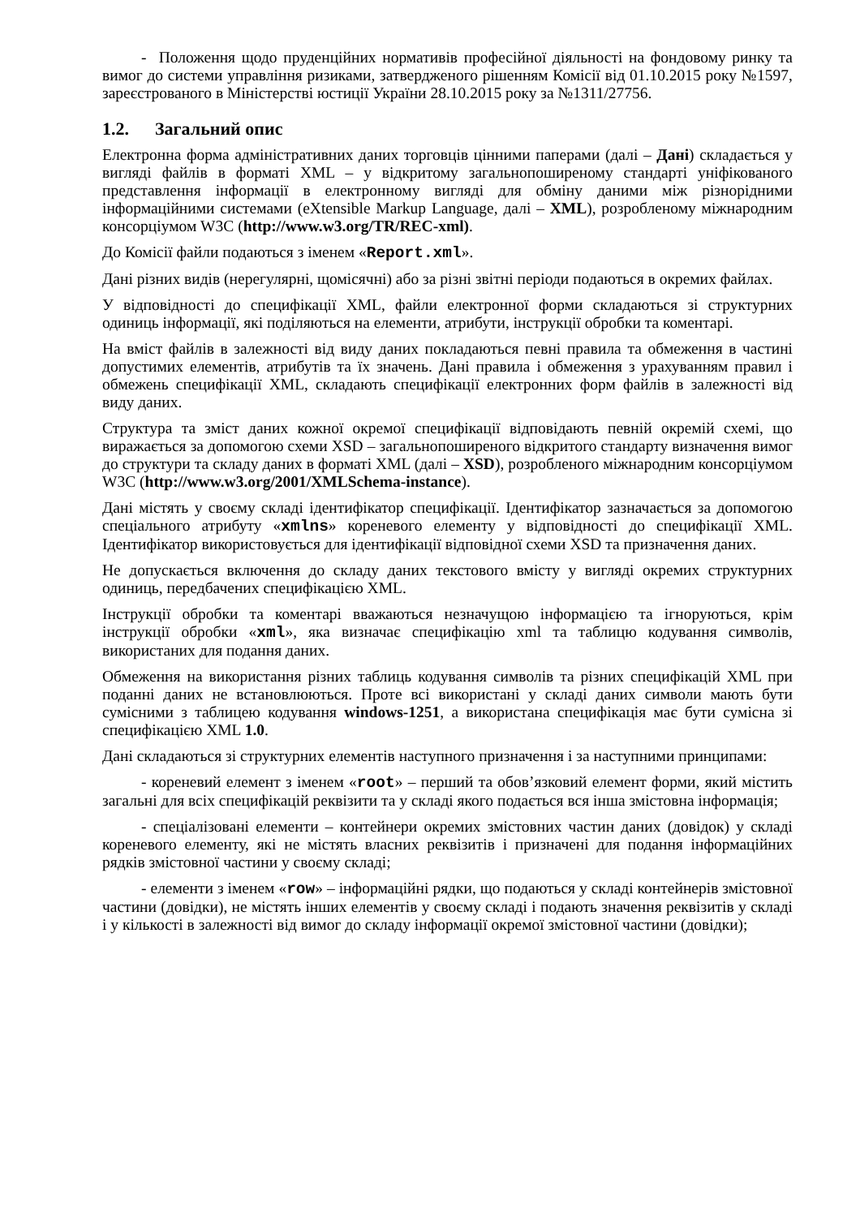- Положення щодо пруденційних нормативів професійної діяльності на фондовому ринку та вимог до системи управління ризиками, затвердженого рішенням Комісії від 01.10.2015 року №1597, зареєстрованого в Міністерстві юстиції України 28.10.2015 року за №1311/27756.
1.2. Загальний опис
Електронна форма адміністративних даних торговців цінними паперами (далі – Дані) складається у вигляді файлів в форматі XML – у відкритому загальнопоширеному стандарті уніфікованого представлення інформації в електронному вигляді для обміну даними між різнорідними інформаційними системами (eXtensible Markup Language, далі – XML), розробленому міжнародним консорціумом W3C (http://www.w3.org/TR/REC-xml).
До Комісії файли подаються з іменем «Report.xml».
Дані різних видів (нерегулярні, щомісячні) або за різні звітні періоди подаються в окремих файлах.
У відповідності до специфікації XML, файли електронної форми складаються зі структурних одиниць інформації, які поділяються на елементи, атрибути, інструкції обробки та коментарі.
На вміст файлів в залежності від виду даних покладаються певні правила та обмеження в частині допустимих елементів, атрибутів та їх значень. Дані правила і обмеження з урахуванням правил і обмежень специфікації XML, складають специфікації електронних форм файлів в залежності від виду даних.
Структура та зміст даних кожної окремої специфікації відповідають певній окремій схемі, що виражається за допомогою схеми XSD – загальнопоширеного відкритого стандарту визначення вимог до структури та складу даних в форматі XML (далі – XSD), розробленого міжнародним консорціумом W3C (http://www.w3.org/2001/XMLSchema-instance).
Дані містять у своєму складі ідентифікатор специфікації. Ідентифікатор зазначається за допомогою спеціального атрибуту «xmlns» кореневого елементу у відповідності до специфікації XML. Ідентифікатор використовується для ідентифікації відповідної схеми XSD та призначення даних.
Не допускається включення до складу даних текстового вмісту у вигляді окремих структурних одиниць, передбачених специфікацією XML.
Інструкції обробки та коментарі вважаються незначущою інформацією та ігноруються, крім інструкції обробки «xml», яка визначає специфікацію xml та таблицю кодування символів, використаних для подання даних.
Обмеження на використання різних таблиць кодування символів та різних специфікацій XML при поданні даних не встановлюються. Проте всі використані у складі даних символи мають бути сумісними з таблицею кодування windows-1251, а використана специфікація має бути сумісна зі специфікацією XML 1.0.
Дані складаються зі структурних елементів наступного призначення і за наступними принципами:
- кореневий елемент з іменем «root» – перший та обов’язковий елемент форми, який містить загальні для всіх специфікацій реквізити та у складі якого подається вся інша змістовна інформація;
- спеціалізовані елементи – контейнери окремих змістовних частин даних (довідок) у складі кореневого елементу, які не містять власних реквізитів і призначені для подання інформаційних рядків змістовної частини у своєму складі;
- елементи з іменем «row» – інформаційні рядки, що подаються у складі контейнерів змістовної частини (довідки), не містять інших елементів у своєму складі і подають значення реквізитів у складі і у кількості в залежності від вимог до складу інформації окремої змістовної частини (довідки);